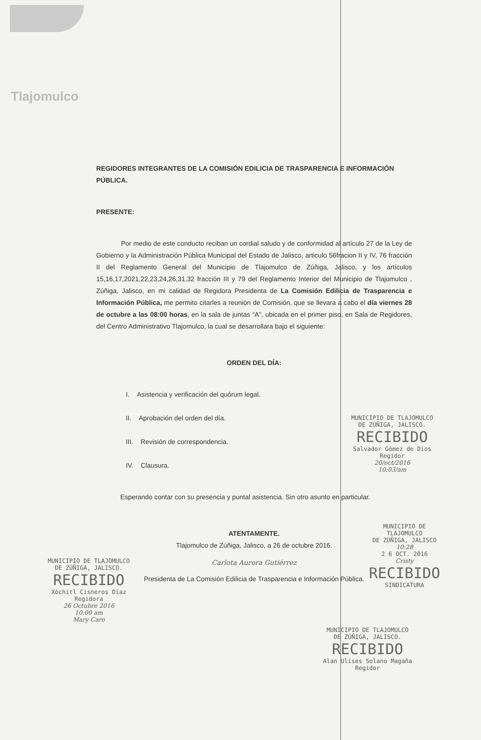Tlajomulco
REGIDORES INTEGRANTES DE LA COMISIÓN EDILICIA DE TRASPARENCIA E INFORMACIÓN PÚBLICA.
PRESENTE:
Por medio de este conducto reciban un cordial saludo y de conformidad al artículo 27 de la Ley de Gobierno y la Administración Pública Municipal del Estado de Jalisco, articulo 56fracion II y IV, 76 fracción II del Reglamento General del Municipio de Tlajomulco de Zúñiga, Jalisco, y los artículos 15,16,17,2021,22,23,24,26,31,32 fracción III y 79 del Reglamento Interior del Municipio de Tlajomulco , Zúñiga, Jalisco, en mi calidad de Regidora Presidenta de La Comisión Edilicia de Trasparencia e Información Pública, me permito citarles a reunión de Comisión, que se llevara a cabo el día viernes 28 de octubre a las 08:00 horas, en la sala de juntas “A”, ubicada en el primer piso, en Sala de Regidores, del Centro Administrativo Tlajomulco, la cual se desarrollara bajo el siguiente:
ORDEN DEL DÍA:
I. Asistencia y verificación del quórum legal.
II. Aprobación del orden del día.
III. Revisión de correspondencia.
IV. Clausura.
Esperando contar con su presencia y puntal asistencia. Sin otro asunto en particular.
ATENTAMENTE.
Tlajomulco de Zúñiga, Jalisco, a 26 de octubre 2016.
Carlota Aurora Gutiérrez
Presidenta de La Comisión Edilicia de Trasparencia e Información Pública.
MUNICIPIO DE TLAJOMULCO
DE ZÚÑIGA, JALISCO.
RECIBIDO
Salvador Gómez de Dios
Regidor
20/oct/2016
10:03/am
MUNICIPIO DE TLAJOMULCO
DE ZÚÑIGA, JALISCO
10:28
2 6 OCT. 2016
Cristy
RECIBIDO
SINDICATURA
MUNICIPIO DE TLAJOMULCO
DE ZÚÑIGA, JALISCO.
RECIBIDO
Xóchitl Cisneros Díaz
Regidora
26 Octubre 2016
10:00 am
Mary Caro
MUNICIPIO DE TLAJOMULCO
DE ZÚÑIGA, JALISCO.
RECIBIDO
Alan Ulises Solano Magaña
Regidor